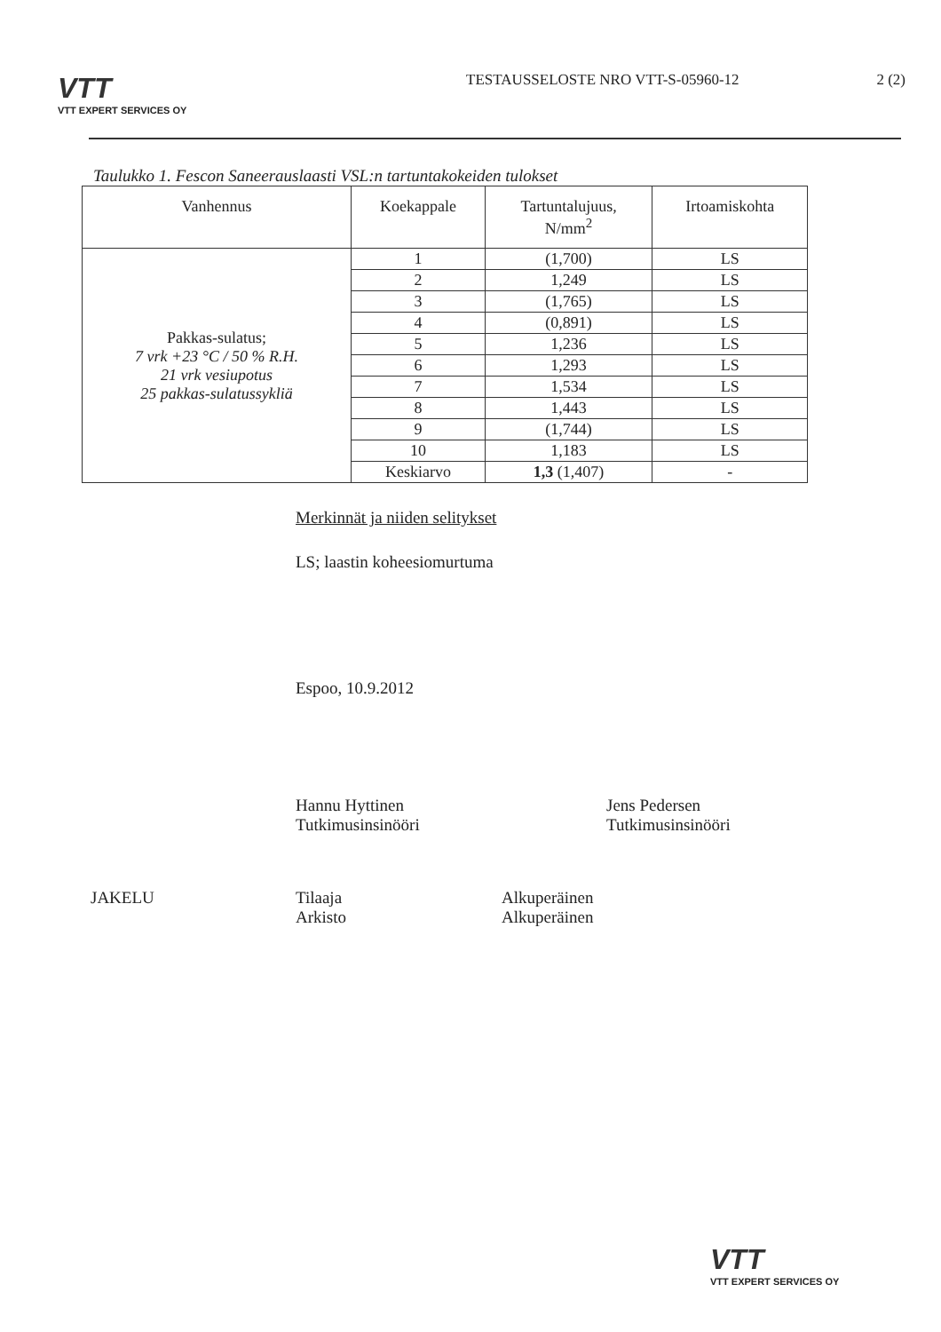VTT
VTT EXPERT SERVICES OY
TESTAUSSELOSTE NRO VTT-S-05960-12
2 (2)
Taulukko 1. Fescon Saneerauslaasti VSL:n tartuntakokeiden tulokset
| Vanhennus | Koekappale | Tartuntalujuus, N/mm<sup>2</sup> | Irtoamiskohta |
| --- | --- | --- | --- |
| Pakkas-sulatus; 7 vrk +23 °C / 50 % R.H. 21 vrk vesiupotus 25 pakkas-sulatussykliä | 1 | (1,700) | LS |
| | 2 | 1,249 | LS |
| | 3 | (1,765) | LS |
| | 4 | (0,891) | LS |
| | 5 | 1,236 | LS |
| | 6 | 1,293 | LS |
| | 7 | 1,534 | LS |
| | 8 | 1,443 | LS |
| | 9 | (1,744) | LS |
| | 10 | 1,183 | LS |
| | Keskiarvo | 1,3 (1,407) | - |
Merkinnät ja niiden selitykset
LS; laastin koheesiomurtuma
Espoo, 10.9.2012
Hannu Hyttinen
Tutkimusinsinööri
Jens Pedersen
Tutkimusinsinööri
JAKELU Tilaaja
Arkisto
Alkuperäinen
Alkuperäinen
VTT
VTT EXPERT SERVICES OY